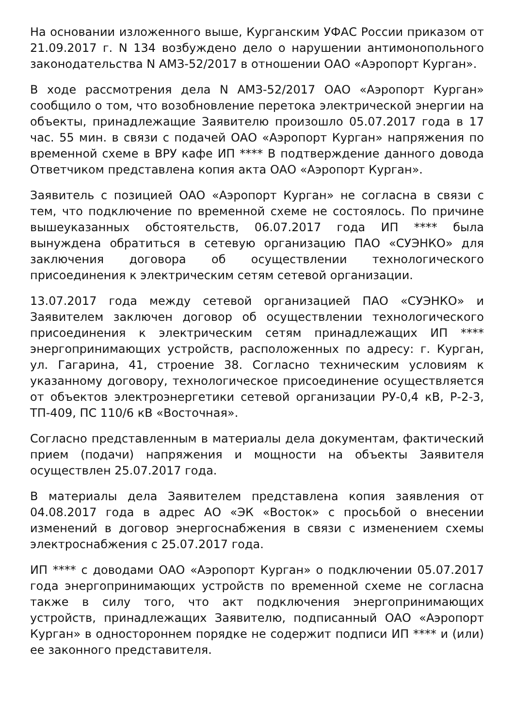На основании изложенного выше, Курганским УФАС России приказом от 21.09.2017 г. N 134 возбуждено дело о нарушении антимонопольного законодательства N АМЗ-52/2017 в отношении ОАО «Аэропорт Курган».
В ходе рассмотрения дела N АМЗ-52/2017 ОАО «Аэропорт Курган» сообщило о том, что возобновление перетока электрической энергии на объекты, принадлежащие Заявителю произошло 05.07.2017 года в 17 час. 55 мин. в связи с подачей ОАО «Аэропорт Курган» напряжения по временной схеме в ВРУ кафе ИП **** В подтверждение данного довода Ответчиком представлена копия акта ОАО «Аэропорт Курган».
Заявитель с позицией ОАО «Аэропорт Курган» не согласна в связи с тем, что подключение по временной схеме не состоялось. По причине вышеуказанных обстоятельств, 06.07.2017 года ИП **** была вынуждена обратиться в сетевую организацию ПАО «СУЭНКО» для заключения договора об осуществлении технологического присоединения к электрическим сетям сетевой организации.
13.07.2017 года между сетевой организацией ПАО «СУЭНКО» и Заявителем заключен договор об осуществлении технологического присоединения к электрическим сетям принадлежащих ИП **** энергопринимающих устройств, расположенных по адресу: г. Курган, ул. Гагарина, 41, строение 38. Согласно техническим условиям к указанному договору, технологическое присоединение осуществляется от объектов электроэнергетики сетевой организации РУ-0,4 кВ, Р-2-3, ТП-409, ПС 110/6 кВ «Восточная».
Согласно представленным в материалы дела документам, фактический прием (подачи) напряжения и мощности на объекты Заявителя осуществлен 25.07.2017 года.
В материалы дела Заявителем представлена копия заявления от 04.08.2017 года в адрес АО «ЭК «Восток» с просьбой о внесении изменений в договор энергоснабжения в связи с изменением схемы электроснабжения с 25.07.2017 года.
ИП **** с доводами ОАО «Аэропорт Курган» о подключении 05.07.2017 года энергопринимающих устройств по временной схеме не согласна также в силу того, что акт подключения энергопринимающих устройств, принадлежащих Заявителю, подписанный ОАО «Аэропорт Курган» в одностороннем порядке не содержит подписи ИП **** и (или) ее законного представителя.